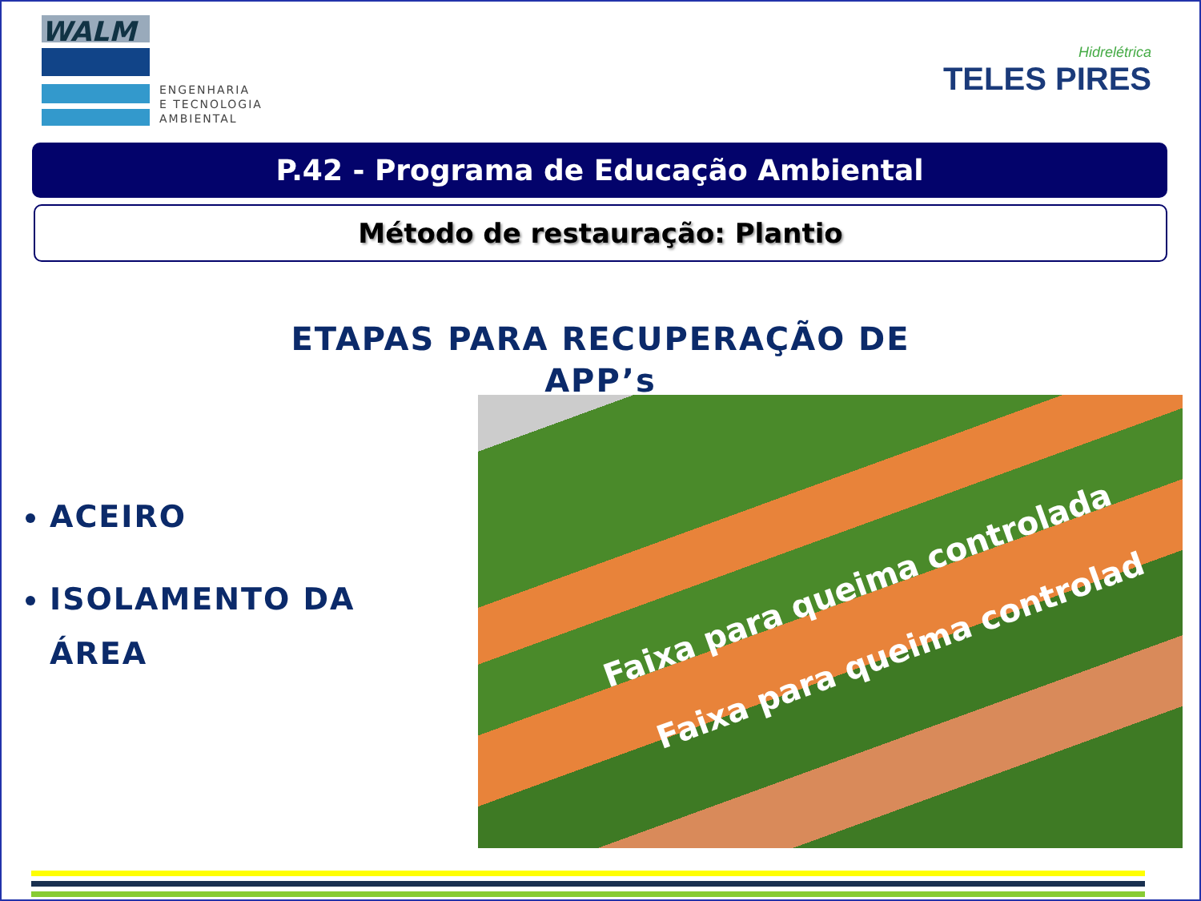WALM
ENGENHARIA
E TECNOLOGIA
AMBIENTAL
Hidrelétrica
TELES PIRES
P.42 - Programa de Educação Ambiental
Método de restauração: Plantio
ETAPAS PARA RECUPERAÇÃO DE
APP’s
ACEIRO
ISOLAMENTO DA ÁREA
Faixa para queima controlada
Faixa para queima controlad